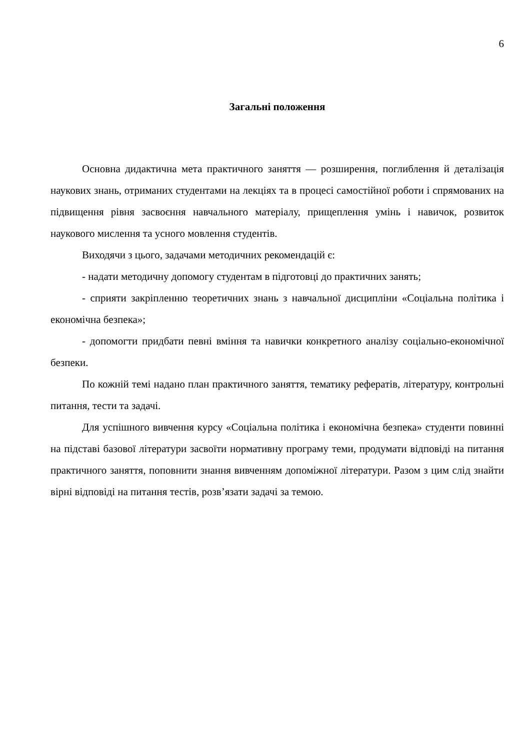6
Загальні положення
Основна дидактична мета практичного заняття — розширення, поглиблення й деталізація наукових знань, отриманих студентами на лекціях та в процесі самостійної роботи і спрямованих на підвищення рівня засвоєння навчального матеріалу, прищеплення умінь і навичок, розвиток наукового мислення та усного мовлення студентів.
Виходячи з цього, задачами методичних рекомендацій є:
- надати методичну допомогу студентам в підготовці до практичних занять;
- сприяти закріпленню теоретичних знань з навчальної дисципліни «Соціальна політика і економічна безпека»;
- допомогти придбати певні вміння та навички конкретного аналізу соціально-економічної безпеки.
По кожній темі надано план практичного заняття, тематику рефератів, літературу, контрольні питання, тести та задачі.
Для успішного вивчення курсу «Соціальна політика і економічна безпека» студенти повинні на підставі базової літератури засвоїти нормативну програму теми, продумати відповіді на питання практичного заняття, поповнити знання вивченням допоміжної літератури. Разом з цим слід знайти вірні відповіді на питання тестів, розв’язати задачі за темою.